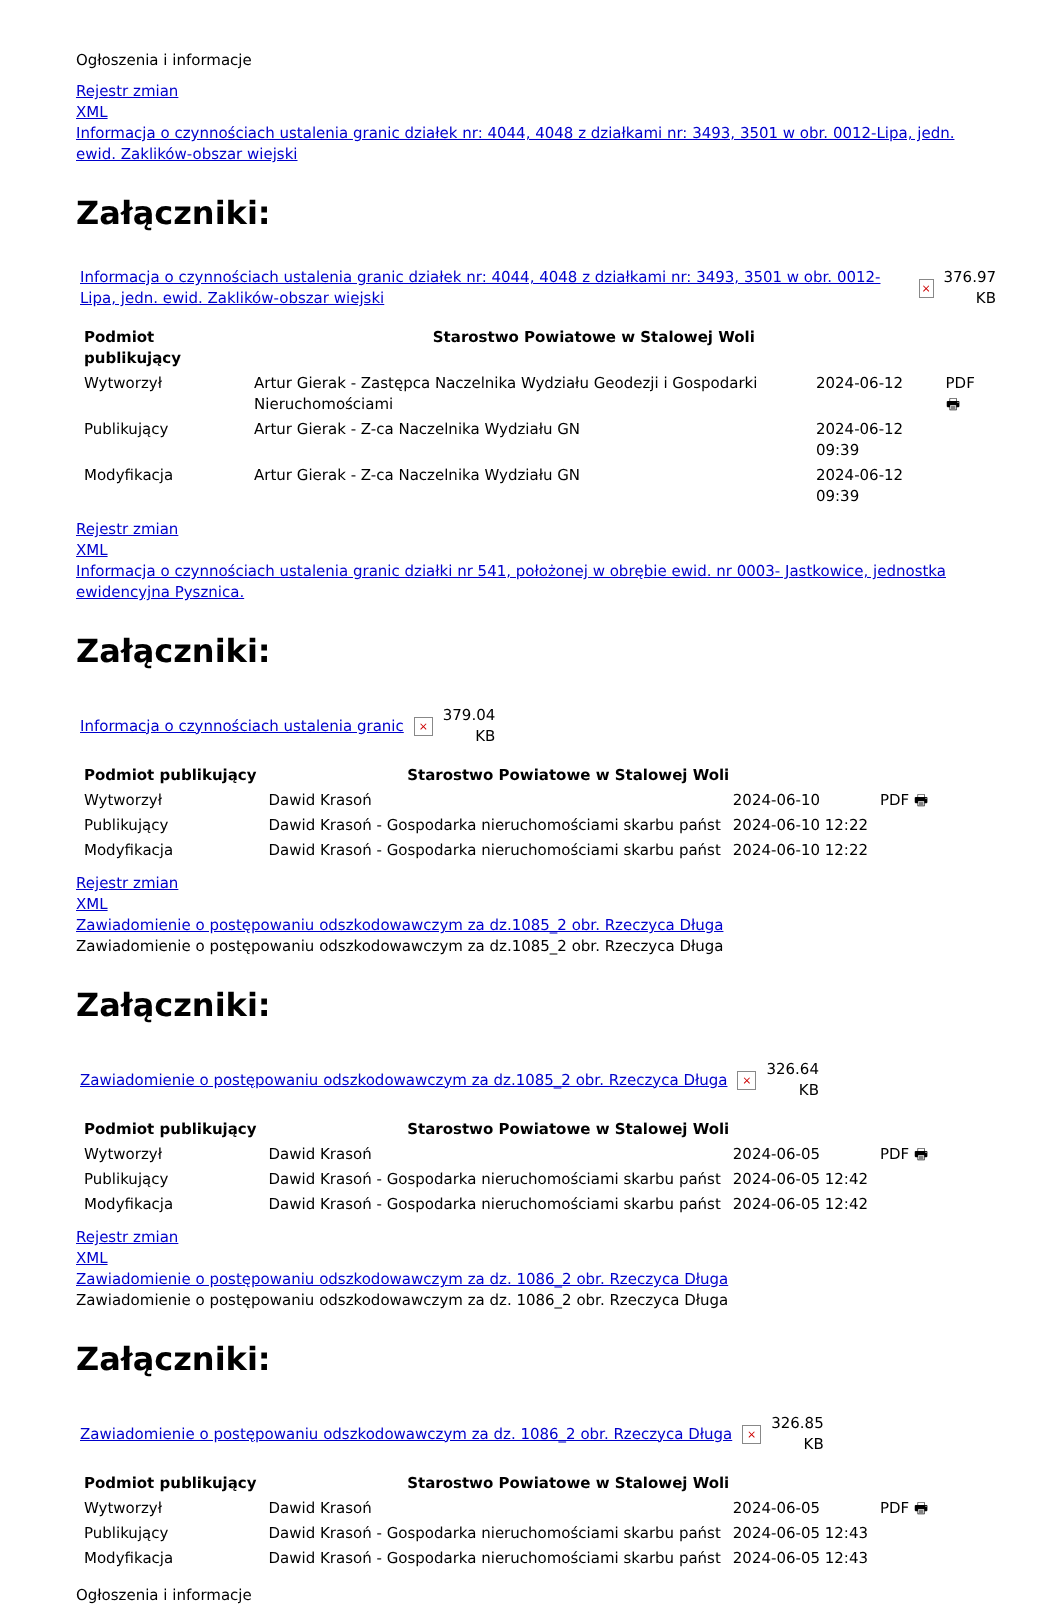Ogłoszenia i informacje
Rejestr zmian
XML
Informacja o czynnościach ustalenia granic działek nr: 4044, 4048 z działkami nr: 3493, 3501 w obr. 0012-Lipa, jedn. ewid. Zaklików-obszar wiejski
Załączniki:
Informacja o czynnościach ustalenia granic działek nr: 4044, 4048 z działkami nr: 3493, 3501 w obr. 0012-Lipa, jedn. ewid. Zaklików-obszar wiejski × 376.97
KB
| Podmiot publikujący | Starostwo Powiatowe w Stalowej Woli | | |
| Wytworzył | Artur Gierak - Zastępca Naczelnika Wydziału Geodezji i Gospodarki Nieruchomościami | 2024-06-12 | PDF 🖶 |
| Publikujący | Artur Gierak - Z-ca Naczelnika Wydziału GN | 2024-06-12 09:39 | |
| Modyfikacja | Artur Gierak - Z-ca Naczelnika Wydziału GN | 2024-06-12 09:39 | |
Rejestr zmian
XML
Informacja o czynnościach ustalenia granic działki nr 541, położonej w obrębie ewid. nr 0003- Jastkowice, jednostka ewidencyjna Pysznica.
Załączniki:
Informacja o czynnościach ustalenia granic × 379.04
KB
| Podmiot publikujący | Starostwo Powiatowe w Stalowej Woli | | |
| Wytworzył | Dawid Krasoń | 2024-06-10 | PDF 🖶 |
| Publikujący | Dawid Krasoń - Gospodarka nieruchomościami skarbu państ | 2024-06-10 12:22 | |
| Modyfikacja | Dawid Krasoń - Gospodarka nieruchomościami skarbu państ | 2024-06-10 12:22 | |
Rejestr zmian
XML
Zawiadomienie o postępowaniu odszkodowawczym za dz.1085_2 obr. Rzeczyca Długa
Zawiadomienie o postępowaniu odszkodowawczym za dz.1085_2 obr. Rzeczyca Długa
Załączniki:
Zawiadomienie o postępowaniu odszkodowawczym za dz.1085_2 obr. Rzeczyca Długa × 326.64
KB
| Podmiot publikujący | Starostwo Powiatowe w Stalowej Woli | | |
| Wytworzył | Dawid Krasoń | 2024-06-05 | PDF 🖶 |
| Publikujący | Dawid Krasoń - Gospodarka nieruchomościami skarbu państ | 2024-06-05 12:42 | |
| Modyfikacja | Dawid Krasoń - Gospodarka nieruchomościami skarbu państ | 2024-06-05 12:42 | |
Rejestr zmian
XML
Zawiadomienie o postępowaniu odszkodowawczym za dz. 1086_2 obr. Rzeczyca Długa
Zawiadomienie o postępowaniu odszkodowawczym za dz. 1086_2 obr. Rzeczyca Długa
Załączniki:
Zawiadomienie o postępowaniu odszkodowawczym za dz. 1086_2 obr. Rzeczyca Długa × 326.85
KB
| Podmiot publikujący | Starostwo Powiatowe w Stalowej Woli | | |
| Wytworzył | Dawid Krasoń | 2024-06-05 | PDF 🖶 |
| Publikujący | Dawid Krasoń - Gospodarka nieruchomościami skarbu państ | 2024-06-05 12:43 | |
| Modyfikacja | Dawid Krasoń - Gospodarka nieruchomościami skarbu państ | 2024-06-05 12:43 | |
Ogłoszenia i informacje